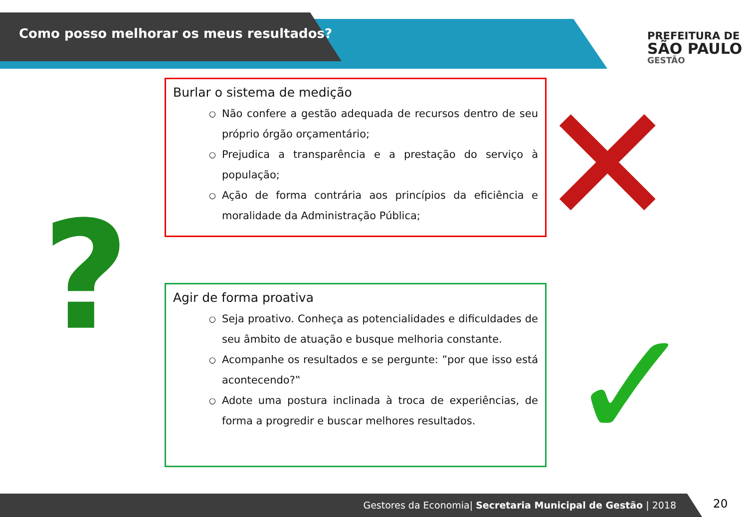Como posso melhorar os meus resultados?
PREFEITURA DE
SÃO PAULO
GESTÃO
?
✕
✓
Burlar o sistema de medição
○ Não confere a gestão adequada de recursos dentro de seu próprio órgão orçamentário;
○ Prejudica a transparência e a prestação do serviço à população;
○ Ação de forma contrária aos princípios da eficiência e moralidade da Administração Pública;
Agir de forma proativa
○ Seja proativo. Conheça as potencialidades e dificuldades de seu âmbito de atuação e busque melhoria constante.
○ Acompanhe os resultados e se pergunte: ”por que isso está acontecendo?‟
○ Adote uma postura inclinada à troca de experiências, de forma a progredir e buscar melhores resultados.
Gestores da Economia| Secretaria Municipal de Gestão | 2018 20